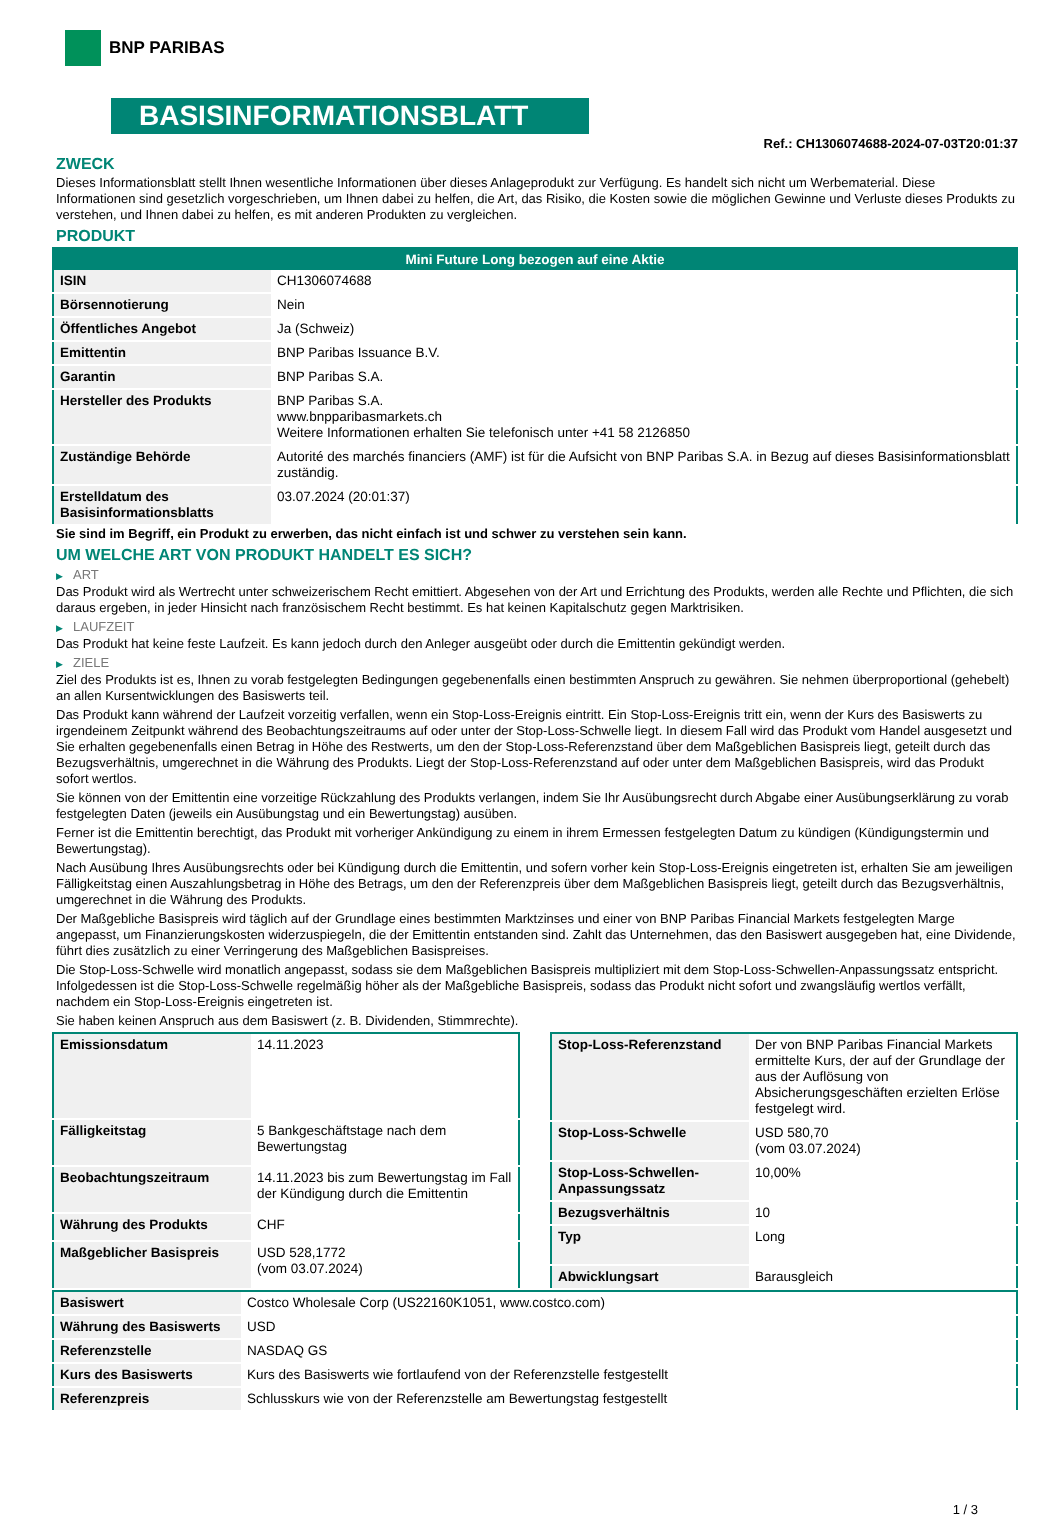BNP PARIBAS
BASISINFORMATIONSBLATT
Ref.: CH1306074688-2024-07-03T20:01:37
ZWECK
Dieses Informationsblatt stellt Ihnen wesentliche Informationen über dieses Anlageprodukt zur Verfügung. Es handelt sich nicht um Werbematerial. Diese Informationen sind gesetzlich vorgeschrieben, um Ihnen dabei zu helfen, die Art, das Risiko, die Kosten sowie die möglichen Gewinne und Verluste dieses Produkts zu verstehen, und Ihnen dabei zu helfen, es mit anderen Produkten zu vergleichen.
PRODUKT
| Mini Future Long bezogen auf eine Aktie | |
| --- | --- |
| ISIN | CH1306074688 |
| Börsennotierung | Nein |
| Öffentliches Angebot | Ja (Schweiz) |
| Emittentin | BNP Paribas Issuance B.V. |
| Garantin | BNP Paribas S.A. |
| Hersteller des Produkts | BNP Paribas S.A. www.bnpparibasmarkets.ch Weitere Informationen erhalten Sie telefonisch unter +41 58 2126850 |
| Zuständige Behörde | Autorité des marchés financiers (AMF) ist für die Aufsicht von BNP Paribas S.A. in Bezug auf dieses Basisinformationsblatt zuständig. |
| Erstelldatum des Basisinformationsblatts | 03.07.2024 (20:01:37) |
Sie sind im Begriff, ein Produkt zu erwerben, das nicht einfach ist und schwer zu verstehen sein kann.
UM WELCHE ART VON PRODUKT HANDELT ES SICH?
▶ ART
Das Produkt wird als Wertrecht unter schweizerischem Recht emittiert. Abgesehen von der Art und Errichtung des Produkts, werden alle Rechte und Pflichten, die sich daraus ergeben, in jeder Hinsicht nach französischem Recht bestimmt. Es hat keinen Kapitalschutz gegen Marktrisiken.
▶ LAUFZEIT
Das Produkt hat keine feste Laufzeit. Es kann jedoch durch den Anleger ausgeübt oder durch die Emittentin gekündigt werden.
▶ ZIELE
Ziel des Produkts ist es, Ihnen zu vorab festgelegten Bedingungen gegebenenfalls einen bestimmten Anspruch zu gewähren. Sie nehmen überproportional (gehebelt) an allen Kursentwicklungen des Basiswerts teil.
Das Produkt kann während der Laufzeit vorzeitig verfallen, wenn ein Stop-Loss-Ereignis eintritt. Ein Stop-Loss-Ereignis tritt ein, wenn der Kurs des Basiswerts zu irgendeinem Zeitpunkt während des Beobachtungszeitraums auf oder unter der Stop-Loss-Schwelle liegt. In diesem Fall wird das Produkt vom Handel ausgesetzt und Sie erhalten gegebenenfalls einen Betrag in Höhe des Restwerts, um den der Stop-Loss-Referenzstand über dem Maßgeblichen Basispreis liegt, geteilt durch das Bezugsverhältnis, umgerechnet in die Währung des Produkts. Liegt der Stop-Loss-Referenzstand auf oder unter dem Maßgeblichen Basispreis, wird das Produkt sofort wertlos.
Sie können von der Emittentin eine vorzeitige Rückzahlung des Produkts verlangen, indem Sie Ihr Ausübungsrecht durch Abgabe einer Ausübungserklärung zu vorab festgelegten Daten (jeweils ein Ausübungstag und ein Bewertungstag) ausüben.
Ferner ist die Emittentin berechtigt, das Produkt mit vorheriger Ankündigung zu einem in ihrem Ermessen festgelegten Datum zu kündigen (Kündigungstermin und Bewertungstag).
Nach Ausübung Ihres Ausübungsrechts oder bei Kündigung durch die Emittentin, und sofern vorher kein Stop-Loss-Ereignis eingetreten ist, erhalten Sie am jeweiligen Fälligkeitstag einen Auszahlungsbetrag in Höhe des Betrags, um den der Referenzpreis über dem Maßgeblichen Basispreis liegt, geteilt durch das Bezugsverhältnis, umgerechnet in die Währung des Produkts.
Der Maßgebliche Basispreis wird täglich auf der Grundlage eines bestimmten Marktzinses und einer von BNP Paribas Financial Markets festgelegten Marge angepasst, um Finanzierungskosten widerzuspiegeln, die der Emittentin entstanden sind. Zahlt das Unternehmen, das den Basiswert ausgegeben hat, eine Dividende, führt dies zusätzlich zu einer Verringerung des Maßgeblichen Basispreises.
Die Stop-Loss-Schwelle wird monatlich angepasst, sodass sie dem Maßgeblichen Basispreis multipliziert mit dem Stop-Loss-Schwellen-Anpassungssatz entspricht. Infolgedessen ist die Stop-Loss-Schwelle regelmäßig höher als der Maßgebliche Basispreis, sodass das Produkt nicht sofort und zwangsläufig wertlos verfällt, nachdem ein Stop-Loss-Ereignis eingetreten ist.
Sie haben keinen Anspruch aus dem Basiswert (z. B. Dividenden, Stimmrechte).
| Emissionsdatum | 14.11.2023 |
| Fälligkeitstag | 5 Bankgeschäftstage nach dem Bewertungstag |
| Beobachtungszeitraum | 14.11.2023 bis zum Bewertungstag im Fall der Kündigung durch die Emittentin |
| Währung des Produkts | CHF |
| Maßgeblicher Basispreis | USD 528,1772 (vom 03.07.2024) |
| Stop-Loss-Referenzstand | Der von BNP Paribas Financial Markets ermittelte Kurs, der auf der Grundlage der aus der Auflösung von Absicherungsgeschäften erzielten Erlöse festgelegt wird. |
| Stop-Loss-Schwelle | USD 580,70 (vom 03.07.2024) |
| Stop-Loss-Schwellen-Anpassungssatz | 10,00% |
| Bezugsverhältnis | 10 |
| Typ | Long |
| Abwicklungsart | Barausgleich |
| Basiswert | Costco Wholesale Corp (US22160K1051, www.costco.com) |
| Währung des Basiswerts | USD |
| Referenzstelle | NASDAQ GS |
| Kurs des Basiswerts | Kurs des Basiswerts wie fortlaufend von der Referenzstelle festgestellt |
| Referenzpreis | Schlusskurs wie von der Referenzstelle am Bewertungstag festgestellt |
1 / 3